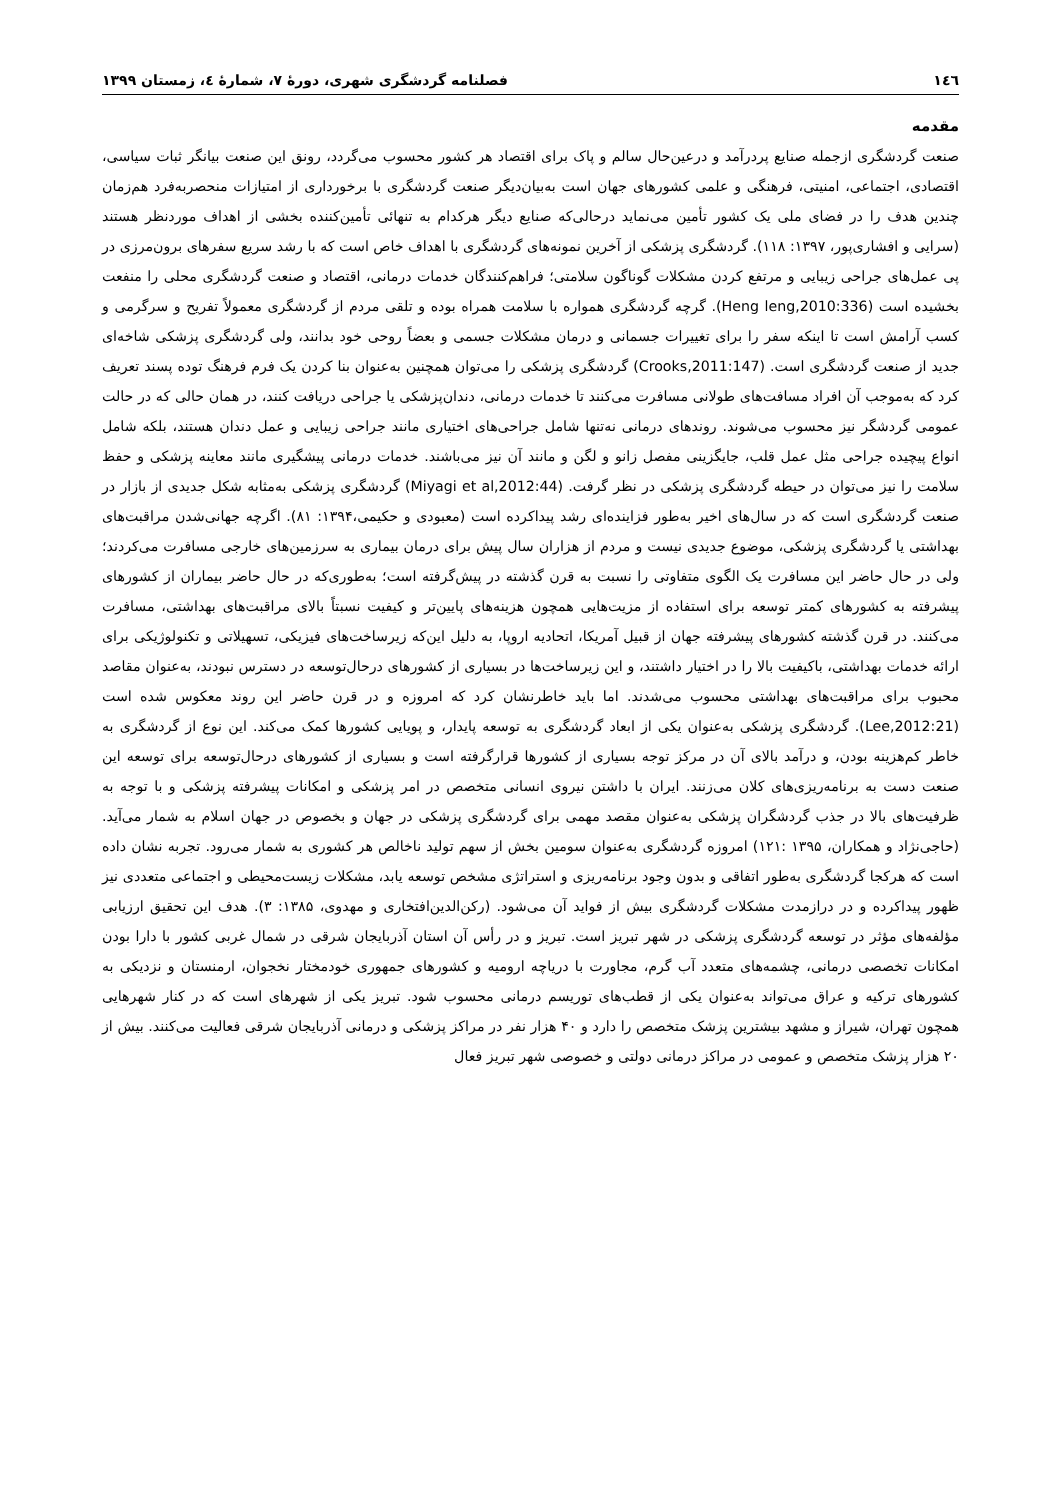١٤٦ فصلنامه گردشگری شهری، دورهٔ ۷، شمارهٔ ٤، زمستان ۱۳۹۹
مقدمه
صنعت گردشگری ازجمله صنایع پردرآمد و درعین‌حال سالم و پاک برای اقتصاد هر کشور محسوب می‌گردد، رونق این صنعت بیانگر ثبات سیاسی، اقتصادی، اجتماعی، امنیتی، فرهنگی و علمی کشورهای جهان است به‌بیان‌دیگر صنعت گردشگری با برخورداری از امتیازات منحصربه‌فرد هم‌زمان چندین هدف را در فضای ملی یک کشور تأمین می‌نماید درحالی‌که صنایع دیگر هرکدام به تنهائی تأمین‌کننده بخشی از اهداف موردنظر هستند (سرایی و افشاری‌پور، ۱۳۹۷: ۱۱۸). گردشگری پزشکی از آخرین نمونه‌های گردشگری با اهداف خاص است که با رشد سریع سفرهای برون‌مرزی در پی عمل‌های جراحی زیبایی و مرتفع کردن مشکلات گوناگون سلامتی؛ فراهم‌کنندگان خدمات درمانی، اقتصاد و صنعت گردشگری محلی را منفعت بخشیده است (Heng leng,2010:336). گرچه گردشگری همواره با سلامت همراه بوده و تلقی مردم از گردشگری معمولاً تفریح و سرگرمی و کسب آرامش است تا اینکه سفر را برای تغییرات جسمانی و درمان مشکلات جسمی و بعضاً روحی خود بدانند، ولی گردشگری پزشکی شاخه‌ای جدید از صنعت گردشگری است. (Crooks,2011:147) گردشگری پزشکی را می‌توان همچنین به‌عنوان بنا کردن یک فرم فرهنگ توده پسند تعریف کرد که به‌موجب آن افراد مسافت‌های طولانی مسافرت می‌کنند تا خدمات درمانی، دندان‌پزشکی یا جراحی دریافت کنند، در همان حالی که در حالت عمومی گردشگر نیز محسوب می‌شوند. روندهای درمانی نه‌تنها شامل جراحی‌های اختیاری مانند جراحی زیبایی و عمل دندان هستند، بلکه شامل انواع پیچیده جراحی مثل عمل قلب، جایگزینی مفصل زانو و لگن و مانند آن نیز می‌باشند. خدمات درمانی پیشگیری مانند معاینه پزشکی و حفظ سلامت را نیز می‌توان در حیطه گردشگری پزشکی در نظر گرفت. (Miyagi et al,2012:44) گردشگری پزشکی به‌مثابه شکل جدیدی از بازار در صنعت گردشگری است که در سال‌های اخیر به‌طور فزاینده‌ای رشد پیداکرده است (معبودی و حکیمی،۱۳۹۴: ۸۱). اگرچه جهانی‌شدن مراقبت‌های بهداشتی یا گردشگری پزشکی، موضوع جدیدی نیست و مردم از هزاران سال پیش برای درمان بیماری به سرزمین‌های خارجی مسافرت می‌کردند؛ ولی در حال حاضر این مسافرت یک الگوی متفاوتی را نسبت به قرن گذشته در پیش‌گرفته است؛ به‌طوری‌که در حال حاضر بیماران از کشورهای پیشرفته به کشورهای کمتر توسعه برای استفاده از مزیت‌هایی همچون هزینه‌های پایین‌تر و کیفیت نسبتاً بالای مراقبت‌های بهداشتی، مسافرت می‌کنند. در قرن گذشته کشورهای پیشرفته جهان از قبیل آمریکا، اتحادیه اروپا، به دلیل این‌که زیرساخت‌های فیزیکی، تسهیلاتی و تکنولوژیکی برای ارائه خدمات بهداشتی، باکیفیت بالا را در اختیار داشتند، و این زیرساخت‌ها در بسیاری از کشورهای درحال‌توسعه در دسترس نبودند، به‌عنوان مقاصد محبوب برای مراقبت‌های بهداشتی محسوب می‌شدند. اما باید خاطرنشان کرد که امروزه و در قرن حاضر این روند معکوس شده است (Lee,2012:21). گردشگری پزشکی به‌عنوان یکی از ابعاد گردشگری به توسعه پایدار، و پویایی کشورها کمک می‌کند. این نوع از گردشگری به خاطر کم‌هزینه بودن، و درآمد بالای آن در مرکز توجه بسیاری از کشورها قرارگرفته است و بسیاری از کشورهای درحال‌توسعه برای توسعه این صنعت دست به برنامه‌ریزی‌های کلان می‌زنند. ایران با داشتن نیروی انسانی متخصص در امر پزشکی و امکانات پیشرفته پزشکی و با توجه به ظرفیت‌های بالا در جذب گردشگران پزشکی به‌عنوان مقصد مهمی برای گردشگری پزشکی در جهان و بخصوص در جهان اسلام به شمار می‌آید. (حاجی‌نژاد و همکاران، ۱۳۹۵ :۱۲۱) امروزه گردشگری به‌عنوان سومین بخش از سهم تولید ناخالص هر کشوری به شمار می‌رود. تجربه نشان داده است که هرکجا گردشگری به‌طور اتفاقی و بدون وجود برنامه‌ریزی و استراتژی مشخص توسعه یابد، مشکلات زیست‌محیطی و اجتماعی متعددی نیز ظهور پیداکرده و در درازمدت مشکلات گردشگری بیش از فواید آن می‌شود. (رکن‌الدین‌افتخاری و مهدوی، ۱۳۸۵: ۳). هدف این تحقیق ارزیابی مؤلفه‌های مؤثر در توسعه گردشگری پزشکی در شهر تبریز است. تبریز و در رأس آن استان آذربایجان شرقی در شمال غربی کشور با دارا بودن امکانات تخصصی درمانی، چشمه‌های متعدد آب گرم، مجاورت با دریاچه ارومیه و کشورهای جمهوری خودمختار نخجوان، ارمنستان و نزدیکی به کشورهای ترکیه و عراق می‌تواند به‌عنوان یکی از قطب‌های توریسم درمانی محسوب شود. تبریز یکی از شهرهای است که در کنار شهرهایی همچون تهران، شیراز و مشهد بیشترین پزشک متخصص را دارد و ۴۰ هزار نفر در مراکز پزشکی و درمانی آذربایجان شرقی فعالیت می‌کنند. بیش از ۲۰ هزار پزشک متخصص و عمومی در مراکز درمانی دولتی و خصوصی شهر تبریز فعال